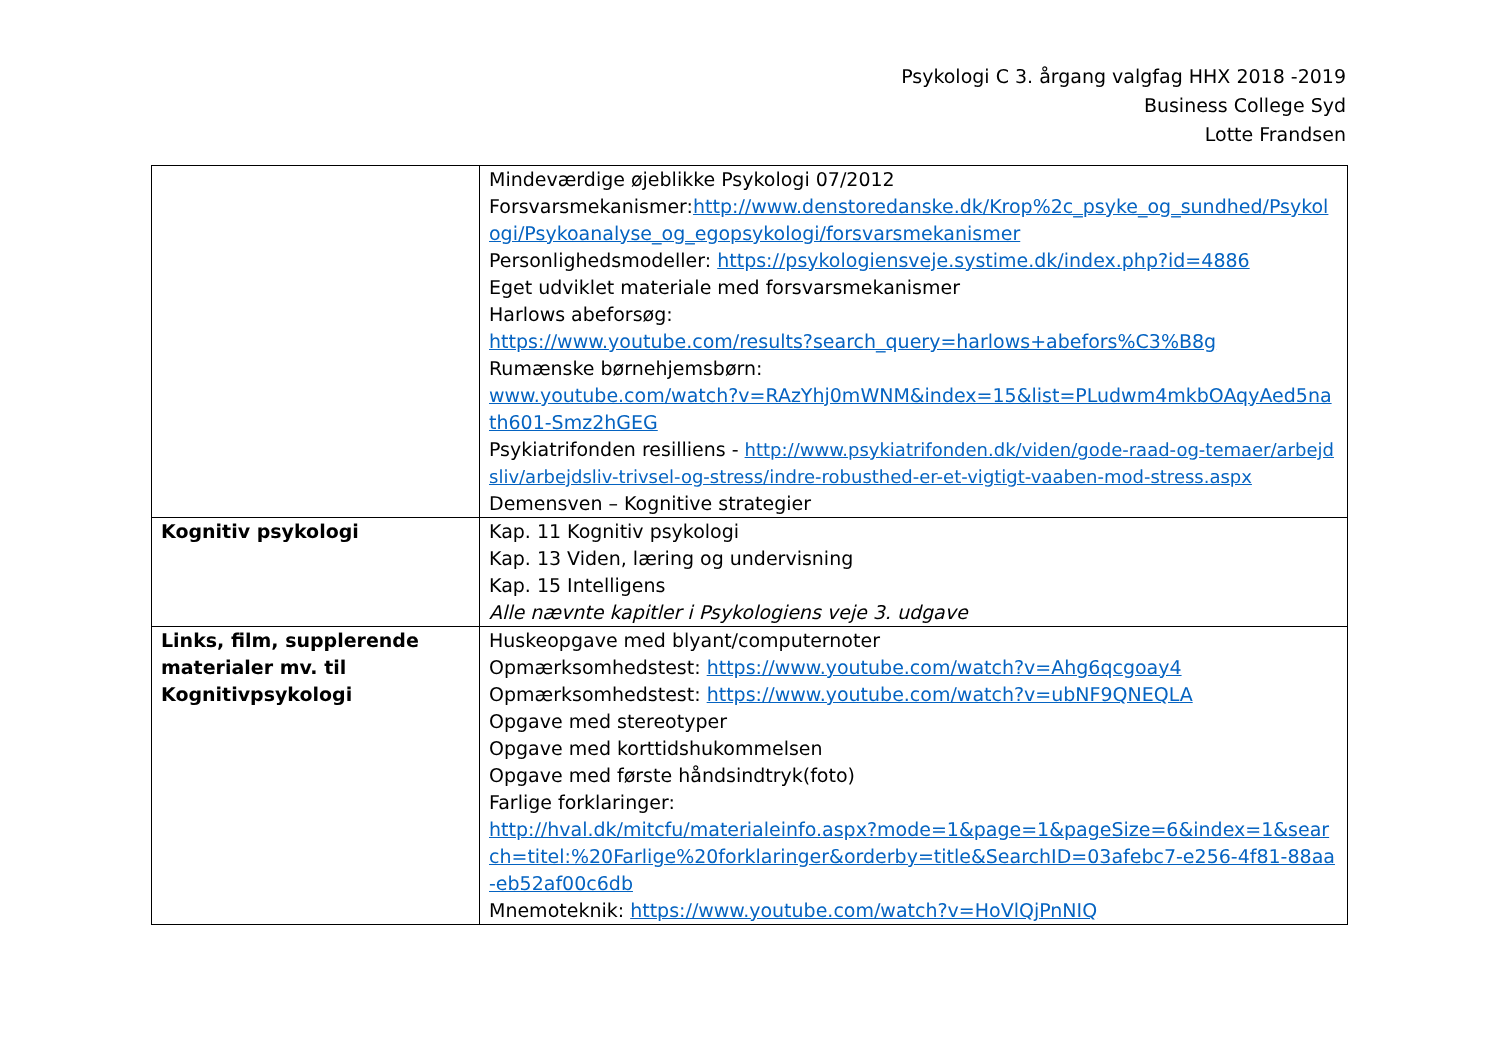Psykologi C 3. årgang valgfag HHX 2018 -2019
Business College Syd
Lotte Frandsen
| | Mindeværdige øjeblikke Psykologi 07/2012 Forsvarsmekanismer: http://www.denstoredanske.dk/Krop%2c_psyke_og_sundhed/Psykologi/Psykoanalyse_og_egopsykologi/forsvarsmekanismer Personlighedsmodeller: https://psykologiensveje.systime.dk/index.php?id=4886 Eget udviklet materiale med forsvarsmekanismer Harlows abeforsøg: https://www.youtube.com/results?search_query=harlows+abefors%C3%B8g Rumænske børnehjemsbørn: www.youtube.com/watch?v=RAzYhj0mWNM&index=15&list=PLudwm4mkbOAqyAed5nath601-Smz2hGEG Psykiatrifonden resilliens - http://www.psykiatrifonden.dk/viden/gode-raad-og-temaer/arbejdsliv/arbejdsliv-trivsel-og-stress/indre-robusthed-er-et-vigtigt-vaaben-mod-stress.aspx Demensven – Kognitive strategier |
| Kognitiv psykologi | Kap. 11 Kognitiv psykologi Kap. 13 Viden, læring og undervisning Kap. 15 Intelligens Alle nævnte kapitler i Psykologiens veje 3. udgave |
| Links, film, supplerende materialer mv. til Kognitivpsykologi | Huskeopgave med blyant/computernoter Opmærksomhedstest: https://www.youtube.com/watch?v=Ahg6qcgoay4 Opmærksomhedstest: https://www.youtube.com/watch?v=ubNF9QNEQLA Opgave med stereotyper Opgave med korttidshukommelsen Opgave med første håndsindtryk(foto) Farlige forklaringer: http://hval.dk/mitcfu/materialeinfo.aspx?mode=1&page=1&pageSize=6&index=1&search=titel:%20Farlige%20forklaringer&orderby=title&SearchID=03afebc7-e256-4f81-88aa-eb52af00c6db Mnemoteknik: https://www.youtube.com/watch?v=HoVlQjPnNIQ |